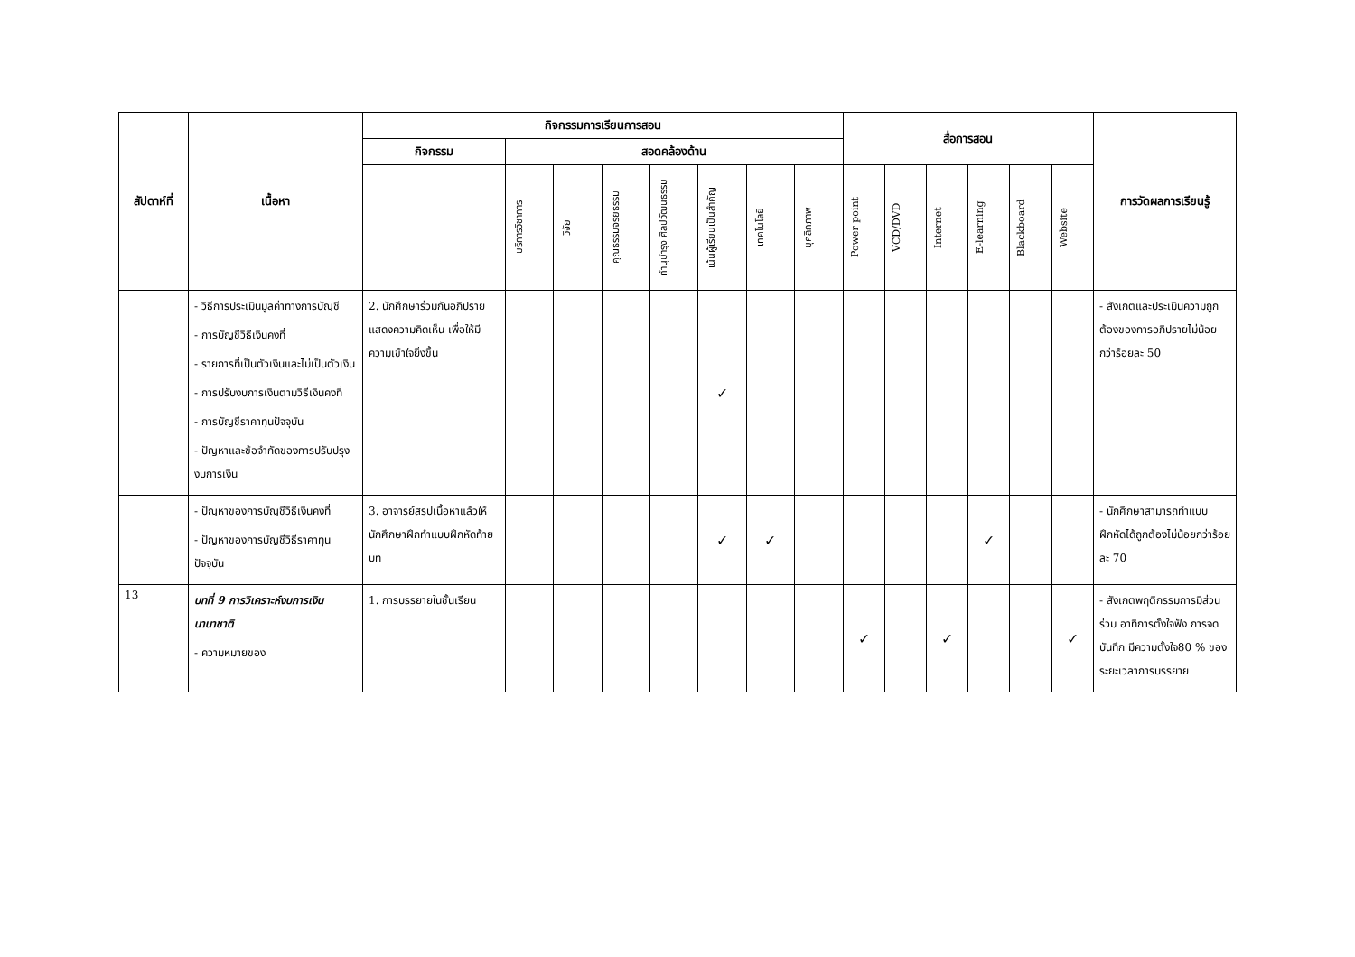| สัปดาห์ที่ | เนื้อหา | กิจกรรมการเรียนการสอน | | | | | | | | สื่อการสอน | | | | | | การวัดผลการเรียนรู้ |
| --- | --- | --- | --- | --- | --- | --- | --- | --- | --- | --- | --- | --- | --- | --- | --- | --- |
| | | กิจกรรม | สอดคล้องด้าน | | | | | | | | | | | | | |
| | | | บริการวิชาการ | วิจัย | คุณธรรมจริยธรรม | ทำนุบำรุง ศิลปวัฒนธรรม | เน้นผู้เรียนเป็นสำคัญ | เทคโนโลยี | บุคลิกภาพ | Power point | VCD/DVD | Internet | E-learning | Blackboard | Website | |
| | - วิธีการประเมินมูลค่าทางการบัญชี - การบัญชีวิธีเงินคงที่ - รายการที่เป็นตัวเงินและไม่เป็นตัวเงิน - การปรับงบการเงินตามวิธีเงินคงที่ - การบัญชีราคาทุนปัจจุบัน - ปัญหาและข้อจำกัดของการปรับปรุงงบการเงิน | 2. นักศึกษาร่วมกันอภิปรายแสดงความคิดเห็น เพื่อให้มีความเข้าใจยิ่งขึ้น | | | | | ✓ | | | | | | | | | - สังเกตและประเมินความถูกต้องของการอภิปรายไม่น้อยกว่าร้อยละ 50 |
| | - ปัญหาของการบัญชีวิธีเงินคงที่ - ปัญหาของการบัญชีวิธีราคาทุนปัจจุบัน | 3. อาจารย์สรุปเนื้อหาแล้วให้นักศึกษาฝึกทำแบบฝึกหัดท้ายบท | | | | | ✓ | ✓ | | | | | ✓ | | | - นักศึกษาสามารถทำแบบฝึกหัดได้ถูกต้องไม่น้อยกว่าร้อยละ 70 |
| 13 | บทที่ 9 การวิเคราะห์งบการเงินนานาชาติ - ความหมายของ | 1. การบรรยายในชั้นเรียน | | | | | | | | ✓ | | ✓ | | | ✓ | - สังเกตพฤติกรรมการมีส่วนร่วม อาทิการตั้งใจฟัง การจดบันทึก มีความตั้งใจ80 % ของระยะเวลาการบรรยาย |